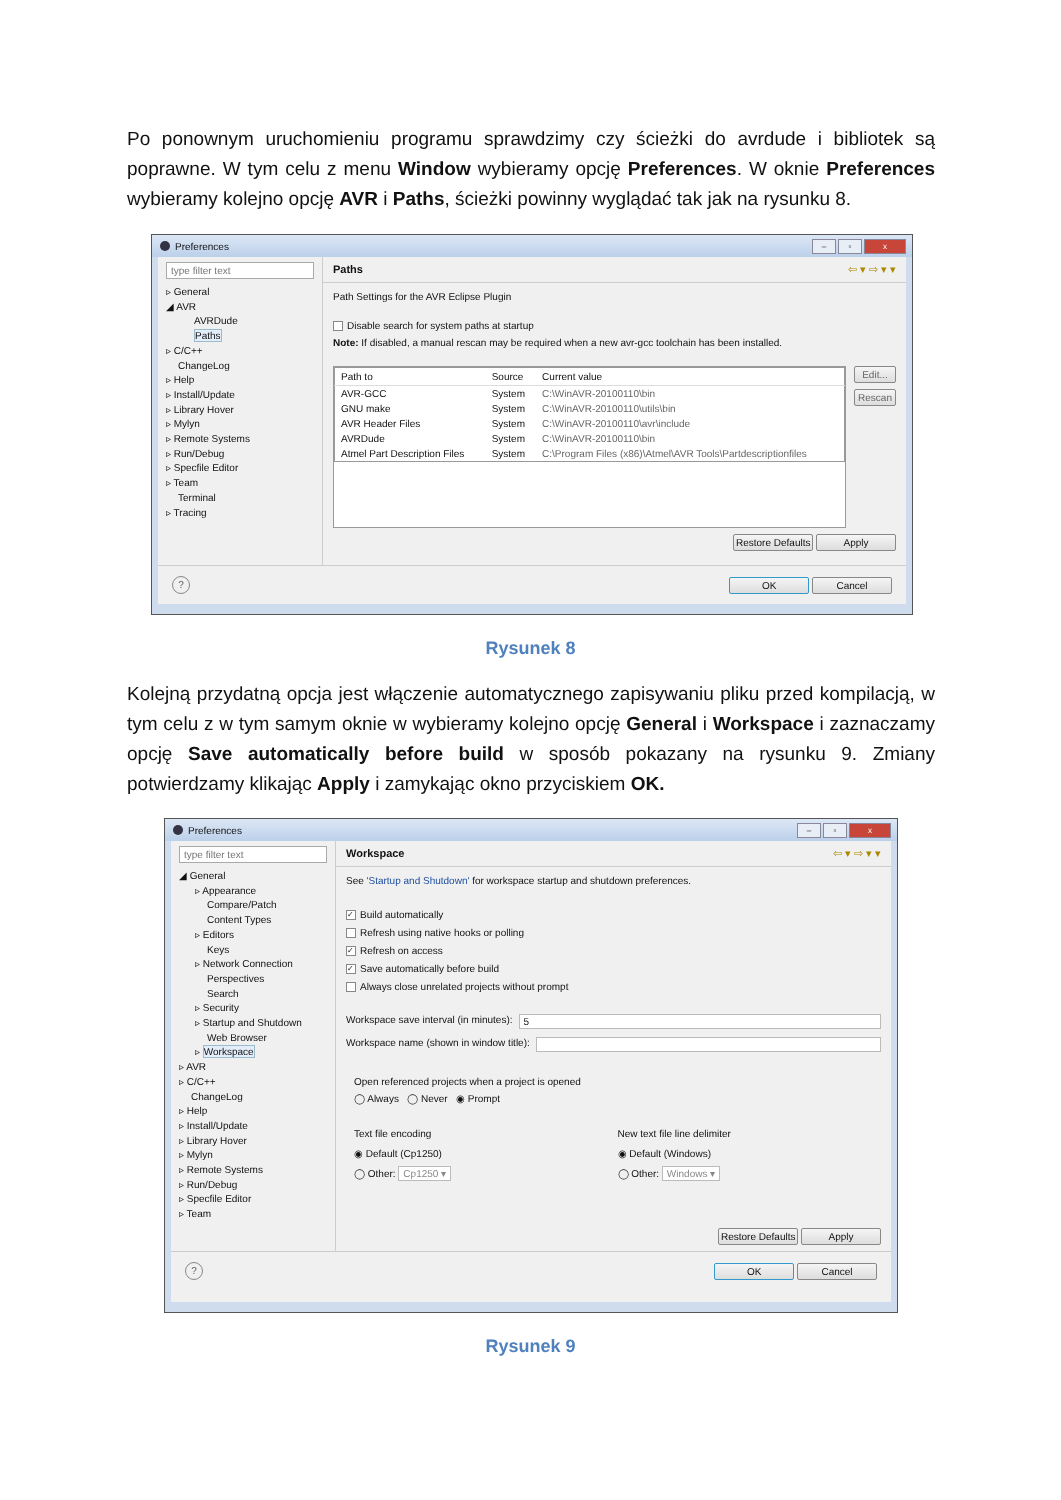Po ponownym uruchomieniu programu sprawdzimy czy ścieżki do avrdude i bibliotek są poprawne. W tym celu z menu Window wybieramy opcję Preferences. W oknie Preferences wybieramy kolejno opcję AVR i Paths, ścieżki powinny wyglądać tak jak na rysunku 8.
Preferences
– ▫ x
type filter text
▹ General
◢ AVR
AVRDude
Paths
▹ C/C++
ChangeLog
▹ Help
▹ Install/Update
▹ Library Hover
▹ Mylyn
▹ Remote Systems
▹ Run/Debug
▹ Specfile Editor
▹ Team
Terminal
▹ Tracing
Paths ⇦ ▾ ⇨ ▾ ▾
Path Settings for the AVR Eclipse Plugin
Disable search for system paths at startup
Note: If disabled, a manual rescan may be required when a new avr-gcc toolchain has been installed.
| Path to | Source | Current value |
| --- | --- | --- |
| AVR-GCC | System | C:\WinAVR-20100110\bin |
| GNU make | System | C:\WinAVR-20100110\utils\bin |
| AVR Header Files | System | C:\WinAVR-20100110\avr\include |
| AVRDude | System | C:\WinAVR-20100110\bin |
| Atmel Part Description Files | System | C:\Program Files (x86)\Atmel\AVR Tools\Partdescriptionfiles |
Edit...
Rescan
Restore Defaults Apply
?
OK Cancel
Rysunek 8
Kolejną przydatną opcja jest włączenie automatycznego zapisywaniu pliku przed kompilacją, w tym celu z w tym samym oknie w wybieramy kolejno opcję General i Workspace i zaznaczamy opcję Save automatically before build w sposób pokazany na rysunku 9. Zmiany potwierdzamy klikając Apply i zamykając okno przyciskiem OK.
Preferences
– ▫ x
type filter text
◢ General
▹ Appearance
Compare/Patch
Content Types
▹ Editors
Keys
▹ Network Connection
Perspectives
Search
▹ Security
▹ Startup and Shutdown
Web Browser
▹ Workspace
▹ AVR
▹ C/C++
ChangeLog
▹ Help
▹ Install/Update
▹ Library Hover
▹ Mylyn
▹ Remote Systems
▹ Run/Debug
▹ Specfile Editor
▹ Team
Workspace ⇦ ▾ ⇨ ▾ ▾
See 'Startup and Shutdown' for workspace startup and shutdown preferences.
✓ Build automatically
Refresh using native hooks or polling
✓ Refresh on access
✓ Save automatically before build
Always close unrelated projects without prompt
Workspace save interval (in minutes): 5
Workspace name (shown in window title):
Open referenced projects when a project is opened
◯ Always ◯ Never ◉ Prompt
Text file encoding
◉ Default (Cp1250)
◯ Other: Cp1250 ▾
New text file line delimiter
◉ Default (Windows)
◯ Other: Windows ▾
Restore Defaults Apply
?
OK Cancel
Rysunek 9